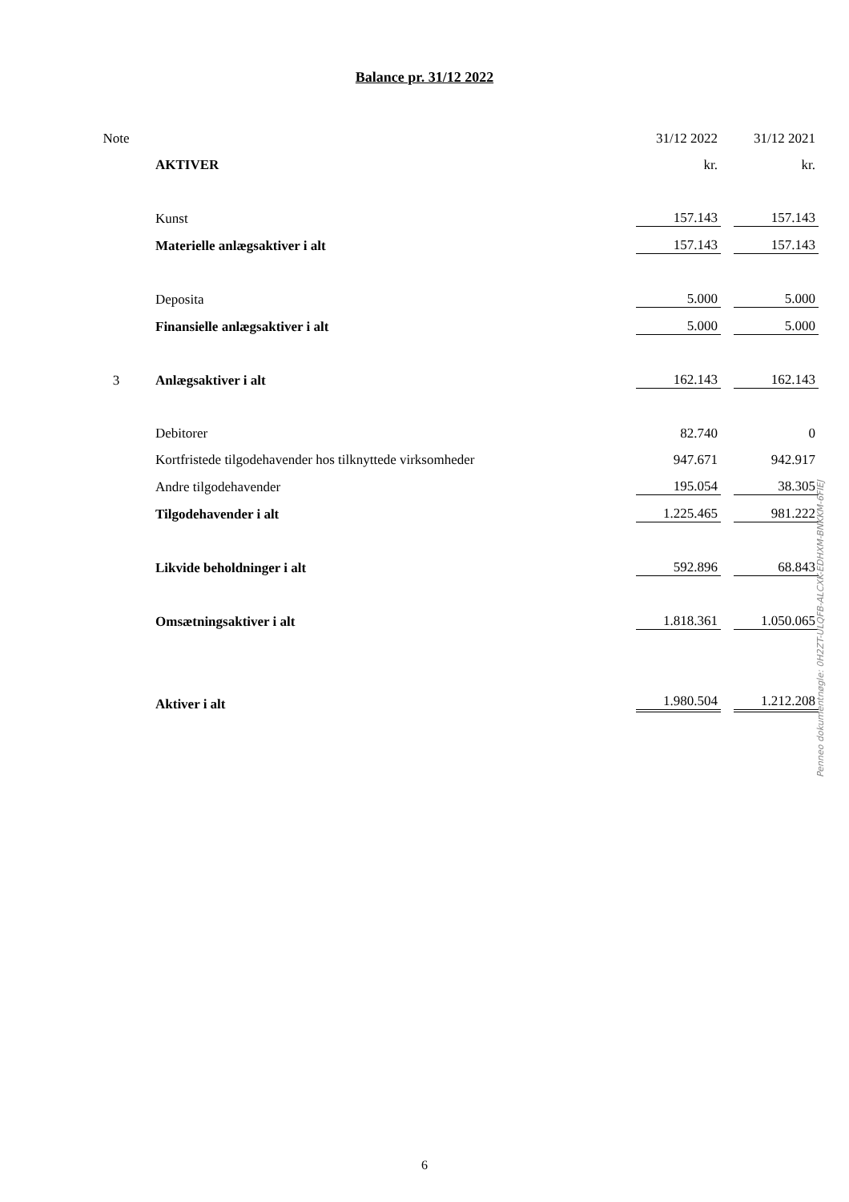Balance pr. 31/12 2022
| Note | | 31/12 2022 | 31/12 2021 |
| | AKTIVER | kr. | kr. |
| | Kunst | 157.143 | 157.143 |
| | Materielle anlægsaktiver i alt | 157.143 | 157.143 |
| | Deposita | 5.000 | 5.000 |
| | Finansielle anlægsaktiver i alt | 5.000 | 5.000 |
| 3 | Anlægsaktiver i alt | 162.143 | 162.143 |
| | Debitorer | 82.740 | 0 |
| | Kortfristede tilgodehavender hos tilknyttede virksomheder | 947.671 | 942.917 |
| | Andre tilgodehavender | 195.054 | 38.305 |
| | Tilgodehavender i alt | 1.225.465 | 981.222 |
| | Likvide beholdninger i alt | 592.896 | 68.843 |
| | Omsætningsaktiver i alt | 1.818.361 | 1.050.065 |
| | Aktiver i alt | 1.980.504 | 1.212.208 |
Penneo dokumentnøgle: 0H2ZT-ULQFB-ALCXK-EDHXM-BNKKM-6FIEJ
6